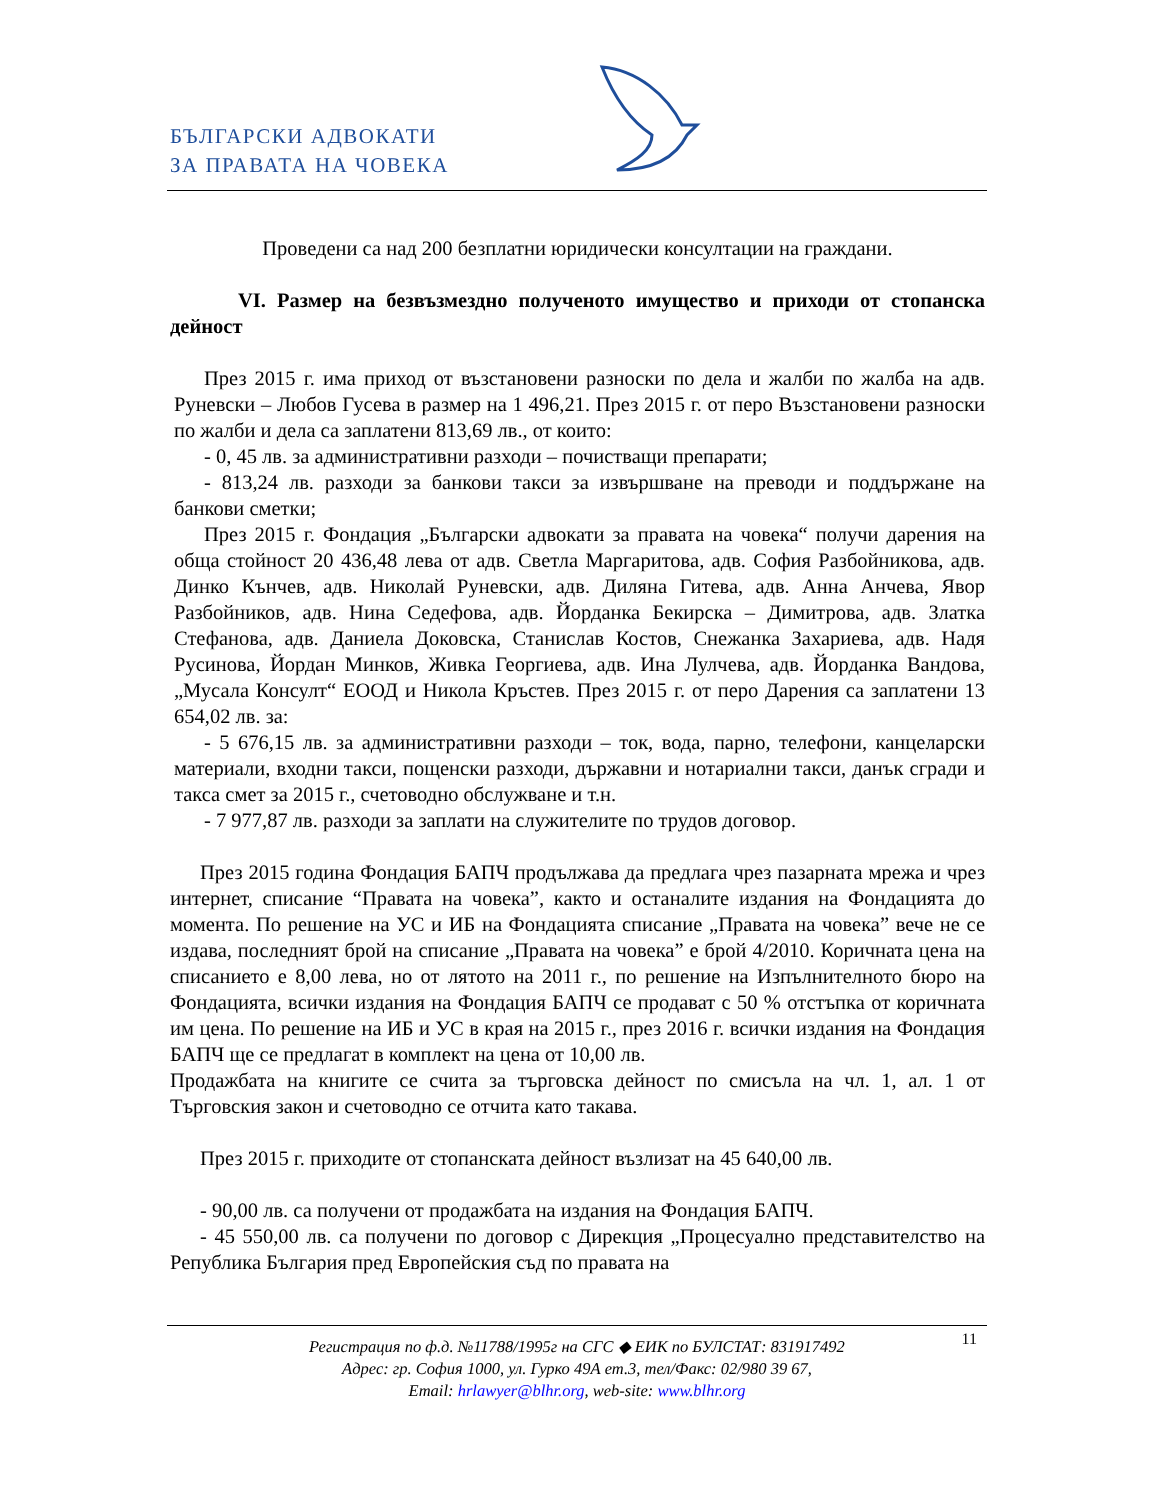БЪЛГАРСКИ АДВОКАТИ
ЗА ПРАВАТА НА ЧОВЕКА
Проведени са над 200 безплатни юридически консултации на граждани.
VI. Размер на безвъзмездно полученото имущество и приходи от стопанска дейност
През 2015 г. има приход от възстановени разноски по дела и жалби по жалба на адв. Руневски – Любов Гусева в размер на 1 496,21. През 2015 г. от перо Възстановени разноски по жалби и дела са заплатени 813,69 лв., от които:
- 0, 45 лв. за административни разходи – почистващи препарати;
- 813,24 лв. разходи за банкови такси за извършване на преводи и поддържане на банкови сметки;
През 2015 г. Фондация „Български адвокати за правата на човека“ получи дарения на обща стойност 20 436,48 лева от адв. Светла Маргаритова, адв. София Разбойникова, адв. Динко Кънчев, адв. Николай Руневски, адв. Диляна Гитева, адв. Анна Анчева, Явор Разбойников, адв. Нина Седефова, адв. Йорданка Бекирска – Димитрова, адв. Златка Стефанова, адв. Даниела Доковска, Станислав Костов, Снежанка Захариева, адв. Надя Русинова, Йордан Минков, Живка Георгиева, адв. Ина Лулчева, адв. Йорданка Вандова, „Мусала Консулт“ ЕООД и Никола Кръстев. През 2015 г. от перо Дарения са заплатени 13 654,02 лв. за:
- 5 676,15 лв. за административни разходи – ток, вода, парно, телефони, канцеларски материали, входни такси, пощенски разходи, държавни и нотариални такси, данък сгради и такса смет за 2015 г., счетоводно обслужване и т.н.
- 7 977,87 лв. разходи за заплати на служителите по трудов договор.
През 2015 година Фондация БАПЧ продължава да предлага чрез пазарната мрежа и чрез интернет, списание “Правата на човека”, както и останалите издания на Фондацията до момента. По решение на УС и ИБ на Фондацията списание „Правата на човека” вече не се издава, последният брой на списание „Правата на човека” е брой 4/2010. Коричната цена на списанието е 8,00 лева, но от лятото на 2011 г., по решение на Изпълнителното бюро на Фондацията, всички издания на Фондация БАПЧ се продават с 50 % отстъпка от коричната им цена. По решение на ИБ и УС в края на 2015 г., през 2016 г. всички издания на Фондация БАПЧ ще се предлагат в комплект на цена от 10,00 лв.
Продажбата на книгите се счита за търговска дейност по смисъла на чл. 1, ал. 1 от Търговския закон и счетоводно се отчита като такава.
През 2015 г. приходите от стопанската дейност възлизат на 45 640,00 лв.
- 90,00 лв. са получени от продажбата на издания на Фондация БАПЧ.
- 45 550,00 лв. са получени по договор с Дирекция „Процесуално представителство на Република България пред Европейския съд по правата на
11 Регистрация по ф.д. №11788/1995г на СГС ◆ ЕИК по БУЛСТАТ: 831917492
Адрес: гр. София 1000, ул. Гурко 49А ет.3, тел/Факс: 02/980 39 67,
Email: hrlawyer@blhr.org, web-site: www.blhr.org